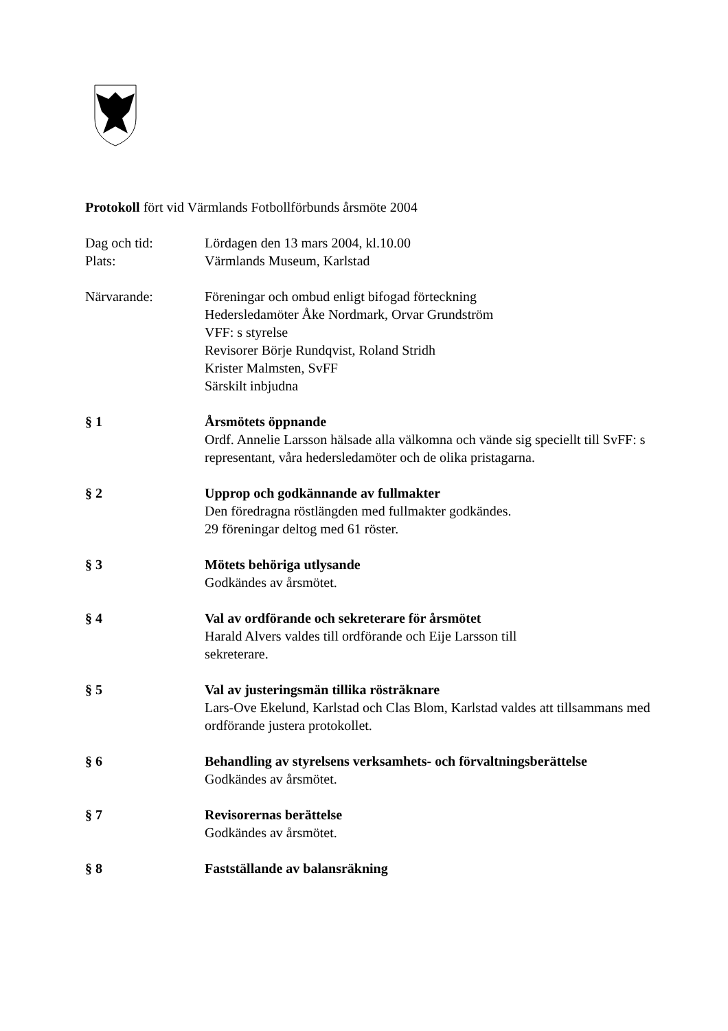Protokoll fört vid Värmlands Fotbollförbunds årsmöte 2004
Dag och tid: Lördagen den 13 mars 2004, kl.10.00
Plats: Värmlands Museum, Karlstad
Närvarande: Föreningar och ombud enligt bifogad förteckning
Hedersledamöter Åke Nordmark, Orvar Grundström
VFF: s styrelse
Revisorer Börje Rundqvist, Roland Stridh
Krister Malmsten, SvFF
Särskilt inbjudna
§ 1 Årsmötets öppnande
Ordf. Annelie Larsson hälsade alla välkomna och vände sig speciellt till SvFF: s representant, våra hedersledamöter och de olika pristagarna.
§ 2 Upprop och godkännande av fullmakter
Den föredragna röstlängden med fullmakter godkändes.
29 föreningar deltog med 61 röster.
§ 3 Mötets behöriga utlysande
Godkändes av årsmötet.
§ 4 Val av ordförande och sekreterare för årsmötet
Harald Alvers valdes till ordförande och Eije Larsson till
sekreterare.
§ 5 Val av justeringsmän tillika rösträknare
Lars-Ove Ekelund, Karlstad och Clas Blom, Karlstad valdes att tillsammans med ordförande justera protokollet.
§ 6 Behandling av styrelsens verksamhets- och förvaltningsberättelse
Godkändes av årsmötet.
§ 7 Revisorernas berättelse
Godkändes av årsmötet.
§ 8 Fastställande av balansräkning